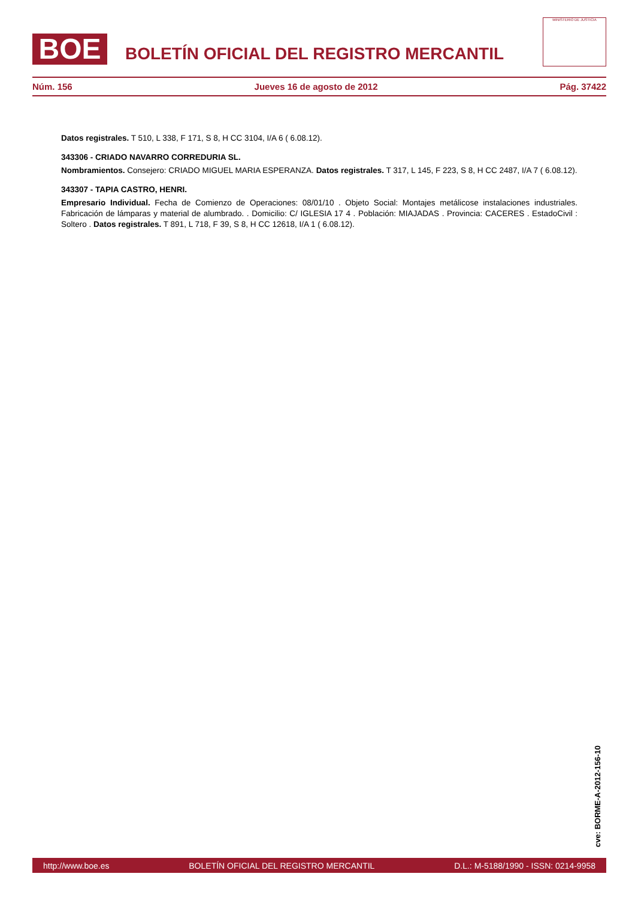BOE
BOLETÍN OFICIAL DEL REGISTRO MERCANTIL
MINISTERIO DE JUSTICIA
Núm. 156 Jueves 16 de agosto de 2012 Pág. 37422
Datos registrales. T 510, L 338, F 171, S 8, H CC 3104, I/A 6 ( 6.08.12).
343306 - CRIADO NAVARRO CORREDURIA SL.
Nombramientos. Consejero: CRIADO MIGUEL MARIA ESPERANZA. Datos registrales. T 317, L 145, F 223, S 8, H CC 2487, I/A 7 ( 6.08.12).
343307 - TAPIA CASTRO, HENRI.
Empresario Individual. Fecha de Comienzo de Operaciones: 08/01/10 . Objeto Social: Montajes metálicose instalaciones industriales. Fabricación de lámparas y material de alumbrado. . Domicilio: C/ IGLESIA 17 4 . Población: MIAJADAS . Provincia: CACERES . EstadoCivil : Soltero . Datos registrales. T 891, L 718, F 39, S 8, H CC 12618, I/A 1 ( 6.08.12).
cve: BORME-A-2012-156-10
http://www.boe.es BOLETÍN OFICIAL DEL REGISTRO MERCANTIL D.L.: M-5188/1990 - ISSN: 0214-9958